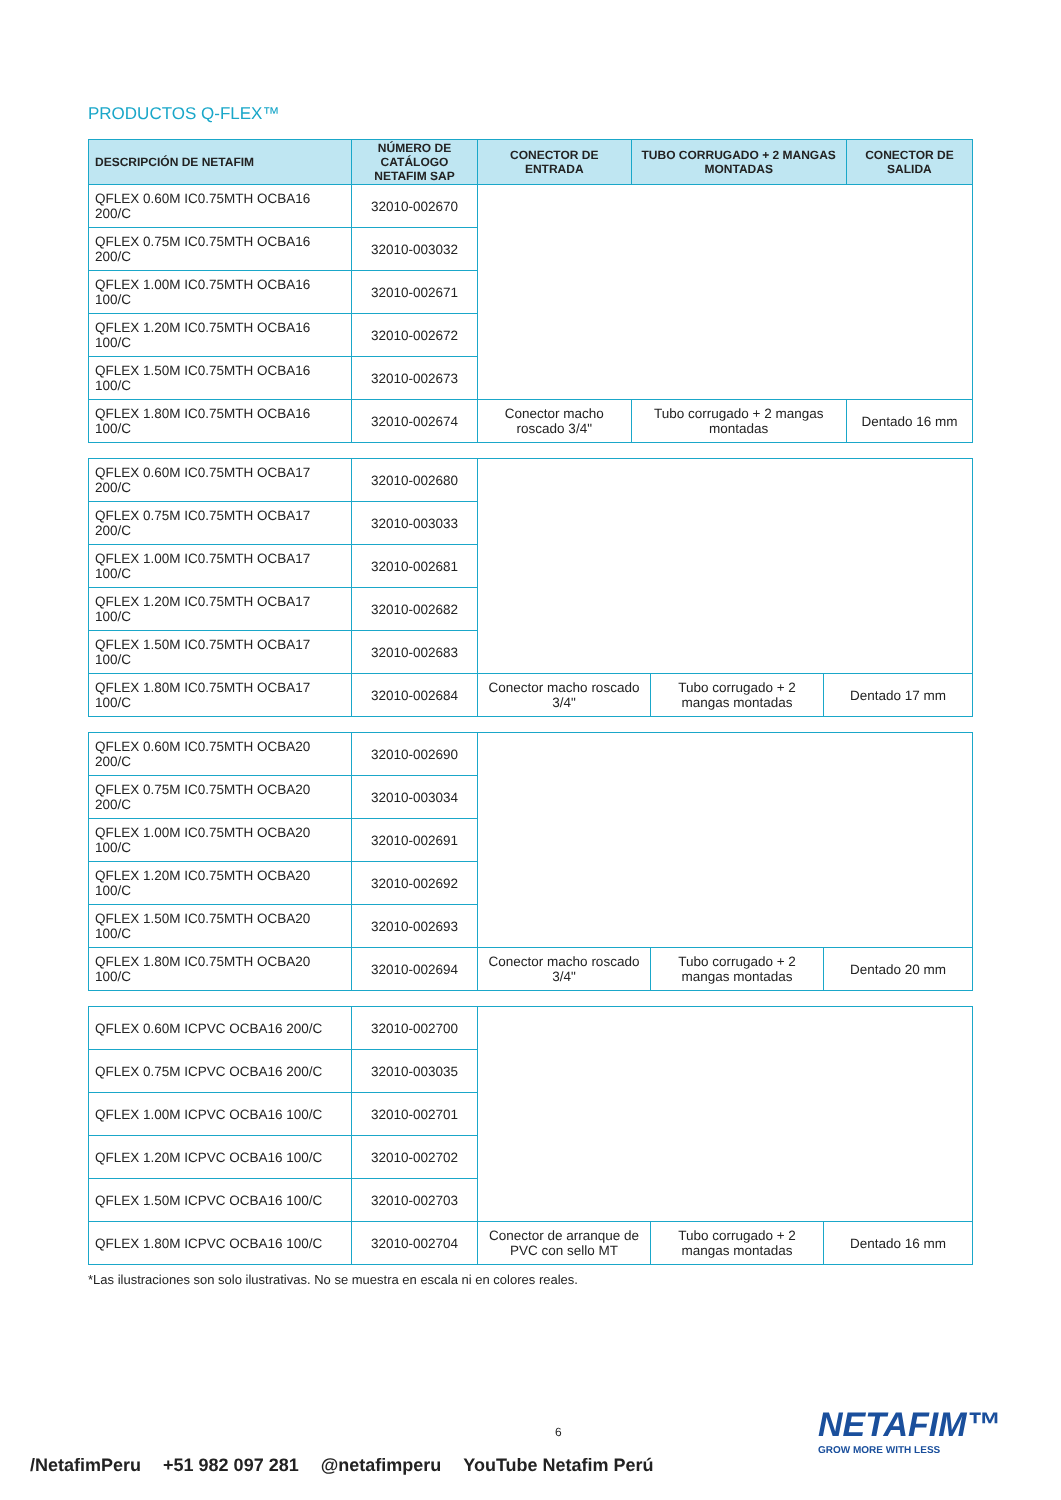PRODUCTOS Q-FLEX™
| DESCRIPCIÓN DE NETAFIM | NÚMERO DE CATÁLOGO NETAFIM SAP | CONECTOR DE ENTRADA | TUBO CORRUGADO + 2 MANGAS MONTADAS | CONECTOR DE SALIDA |
| --- | --- | --- | --- | --- |
| QFLEX 0.60M IC0.75MTH OCBA16 200/C | 32010-002670 | | | |
| QFLEX 0.75M IC0.75MTH OCBA16 200/C | 32010-003032 | | | |
| QFLEX 1.00M IC0.75MTH OCBA16 100/C | 32010-002671 | | | |
| QFLEX 1.20M IC0.75MTH OCBA16 100/C | 32010-002672 | | | |
| QFLEX 1.50M IC0.75MTH OCBA16 100/C | 32010-002673 | | | |
| QFLEX 1.80M IC0.75MTH OCBA16 100/C | 32010-002674 | Conector macho roscado 3/4" | Tubo corrugado + 2 mangas montadas | Dentado 16 mm |
| QFLEX 0.60M IC0.75MTH OCBA17 200/C | 32010-002680 | | | |
| QFLEX 0.75M IC0.75MTH OCBA17 200/C | 32010-003033 | | | |
| QFLEX 1.00M IC0.75MTH OCBA17 100/C | 32010-002681 | | | |
| QFLEX 1.20M IC0.75MTH OCBA17 100/C | 32010-002682 | | | |
| QFLEX 1.50M IC0.75MTH OCBA17 100/C | 32010-002683 | | | |
| QFLEX 1.80M IC0.75MTH OCBA17 100/C | 32010-002684 | Conector macho roscado 3/4" | Tubo corrugado + 2 mangas montadas | Dentado 17 mm |
| QFLEX 0.60M IC0.75MTH OCBA20 200/C | 32010-002690 | | | |
| QFLEX 0.75M IC0.75MTH OCBA20 200/C | 32010-003034 | | | |
| QFLEX 1.00M IC0.75MTH OCBA20 100/C | 32010-002691 | | | |
| QFLEX 1.20M IC0.75MTH OCBA20 100/C | 32010-002692 | | | |
| QFLEX 1.50M IC0.75MTH OCBA20 100/C | 32010-002693 | | | |
| QFLEX 1.80M IC0.75MTH OCBA20 100/C | 32010-002694 | Conector macho roscado 3/4" | Tubo corrugado + 2 mangas montadas | Dentado 20 mm |
| QFLEX 0.60M ICPVC OCBA16 200/C | 32010-002700 | | | |
| QFLEX 0.75M ICPVC OCBA16 200/C | 32010-003035 | | | |
| QFLEX 1.00M ICPVC OCBA16 100/C | 32010-002701 | | | |
| QFLEX 1.20M ICPVC OCBA16 100/C | 32010-002702 | | | |
| QFLEX 1.50M ICPVC OCBA16 100/C | 32010-002703 | | | |
| QFLEX 1.80M ICPVC OCBA16 100/C | 32010-002704 | Conector de arranque de PVC con sello MT | Tubo corrugado + 2 mangas montadas | Dentado 16 mm |
*Las ilustraciones son solo ilustrativas. No se muestra en escala ni en colores reales.
6 NETAFIM™
GROW MORE WITH LESS
/NetafimPeru +51 982 097 281 @netafimperu YouTube Netafim Perú